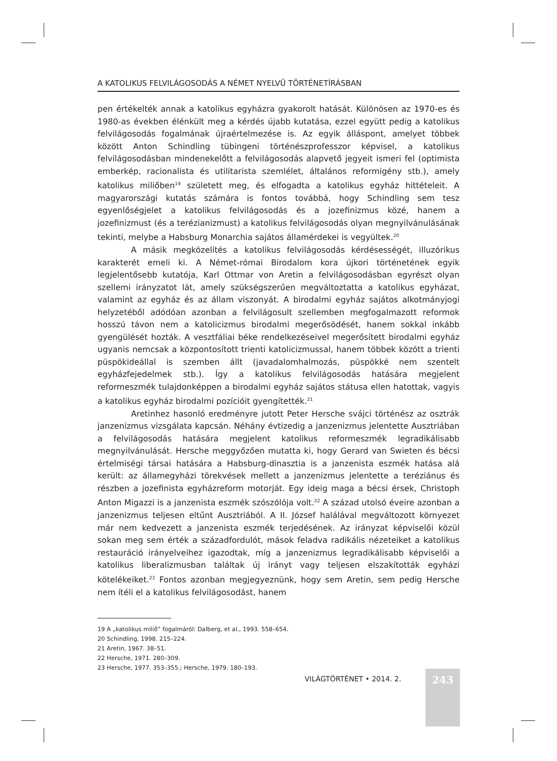A KATOLIKUS FELVILÁGOSODÁS A NÉMET NYELVŰ TÖRTÉNETÍRÁSBAN
pen értékelték annak a katolikus egyházra gyakorolt hatását. Különösen az 1970-es és 1980-as években élénkült meg a kérdés újabb kutatása, ezzel együtt pedig a katolikus felvilágosodás fogalmának újraértelmezése is. Az egyik álláspont, amelyet többek között Anton Schindling tübingeni történészprofesszor képvisel, a katolikus felvilágosodásban mindenekelőtt a felvilágosodás alapvető jegyeit ismeri fel (optimista emberkép, racionalista és utilitarista szemlélet, általános reformigény stb.), amely katolikus miliőben<sup>19</sup> született meg, és elfogadta a katolikus egyház hittételeit. A magyarországi kutatás számára is fontos továbbá, hogy Schindling sem tesz egyenlőségjelet a katolikus felvilágosodás és a jozefinizmus közé, hanem a jozefinizmust (és a terézianizmust) a katolikus felvilágosodás olyan megnyilvánulásának tekinti, melybe a Habsburg Monarchia sajátos államérdekei is vegyültek.<sup>20</sup>
A másik megközelítés a katolikus felvilágosodás kérdésességét, illuzórikus karakterét emeli ki. A Német-római Birodalom kora újkori történetének egyik legjelentősebb kutatója, Karl Ottmar von Aretin a felvilágosodásban egyrészt olyan szellemi irányzatot lát, amely szükségszerűen megváltoztatta a katolikus egyházat, valamint az egyház és az állam viszonyát. A birodalmi egyház sajátos alkotmányjogi helyzetéből adódóan azonban a felvilágosult szellemben megfogalmazott reformok hosszú távon nem a katolicizmus birodalmi megerősödését, hanem sokkal inkább gyengülését hozták. A vesztfáliai béke rendelkezéseivel megerősített birodalmi egyház ugyanis nemcsak a központosított trienti katolicizmussal, hanem többek között a trienti püspökideállal is szemben állt (javadalomhalmozás, püspökké nem szentelt egyházfejedelmek stb.). Így a katolikus felvilágosodás hatására megjelent reformeszmék tulajdonképpen a birodalmi egyház sajátos státusa ellen hatottak, vagyis a katolikus egyház birodalmi pozícióit gyengítették.<sup>21</sup>
Aretinhez hasonló eredményre jutott Peter Hersche svájci történész az osztrák janzenizmus vizsgálata kapcsán. Néhány évtizedig a janzenizmus jelentette Ausztriában a felvilágosodás hatására megjelent katolikus reformeszmék legradikálisabb megnyilvánulását. Hersche meggyőzően mutatta ki, hogy Gerard van Swieten és bécsi értelmiségi társai hatására a Habsburg-dinasztia is a janzenista eszmék hatása alá került: az államegyházi törekvések mellett a janzenizmus jelentette a teréziánus és részben a jozefinista egyházreform motorját. Egy ideig maga a bécsi érsek, Christoph Anton Migazzi is a janzenista eszmék szószólója volt.<sup>22</sup> A század utolsó éveire azonban a janzenizmus teljesen eltűnt Ausztriából. A II. József halálával megváltozott környezet már nem kedvezett a janzenista eszmék terjedésének. Az irányzat képviselői közül sokan meg sem érték a századfordulót, mások feladva radikális nézeteiket a katolikus restauráció irányelveihez igazodtak, míg a janzenizmus legradikálisabb képviselői a katolikus liberalizmusban találtak új irányt vagy teljesen elszakították egyházi kötelékeiket.<sup>23</sup> Fontos azonban megjegyeznünk, hogy sem Aretin, sem pedig Hersche nem ítéli el a katolikus felvilágosodást, hanem
19 A „katolikus miliő” fogalmáról: Dalberg, et al., 1993. 558–654.
20 Schindling, 1998. 215–224.
21 Aretin, 1967. 38–51.
22 Hersche, 1971. 280–309.
23 Hersche, 1977. 353–355.; Hersche, 1979. 180–193.
VILÁGTÖRTÉNET • 2014. 2. 243